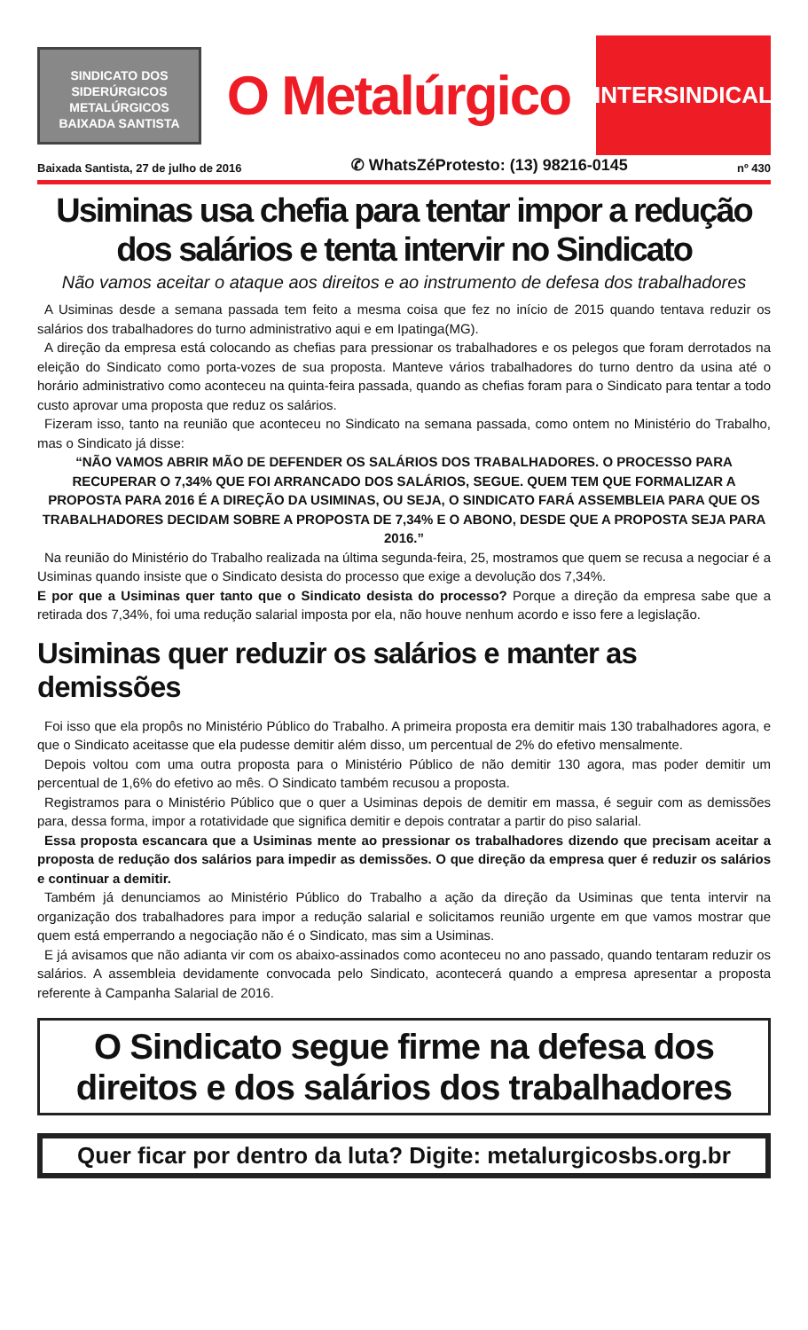SINDICATO DOS
SIDERÚRGICOS
METALÚRGICOS
BAIXADA SANTISTA
O Metalúrgico
INTERSINDICAL
Baixada Santista, 27 de julho de 2016 ✆ WhatsZéProtesto: (13) 98216-0145 nº 430
Usiminas usa chefia para tentar impor a redução dos salários e tenta intervir no Sindicato
Não vamos aceitar o ataque aos direitos e ao instrumento de defesa dos trabalhadores
A Usiminas desde a semana passada tem feito a mesma coisa que fez no início de 2015 quando tentava reduzir os salários dos trabalhadores do turno administrativo aqui e em Ipatinga(MG).
A direção da empresa está colocando as chefias para pressionar os trabalhadores e os pelegos que foram derrotados na eleição do Sindicato como porta-vozes de sua proposta. Manteve vários trabalhadores do turno dentro da usina até o horário administrativo como aconteceu na quinta-feira passada, quando as chefias foram para o Sindicato para tentar a todo custo aprovar uma proposta que reduz os salários.
Fizeram isso, tanto na reunião que aconteceu no Sindicato na semana passada, como ontem no Ministério do Trabalho, mas o Sindicato já disse:
“NÃO VAMOS ABRIR MÃO DE DEFENDER OS SALÁRIOS DOS TRABALHADORES. O PROCESSO PARA RECUPERAR O 7,34% QUE FOI ARRANCADO DOS SALÁRIOS, SEGUE. QUEM TEM QUE FORMALIZAR A PROPOSTA PARA 2016 É A DIREÇÃO DA USIMINAS, OU SEJA, O SINDICATO FARÁ ASSEMBLEIA PARA QUE OS TRABALHADORES DECIDAM SOBRE A PROPOSTA DE 7,34% E O ABONO, DESDE QUE A PROPOSTA SEJA PARA 2016.”
Na reunião do Ministério do Trabalho realizada na última segunda-feira, 25, mostramos que quem se recusa a negociar é a Usiminas quando insiste que o Sindicato desista do processo que exige a devolução dos 7,34%.
E por que a Usiminas quer tanto que o Sindicato desista do processo? Porque a direção da empresa sabe que a retirada dos 7,34%, foi uma redução salarial imposta por ela, não houve nenhum acordo e isso fere a legislação.
Usiminas quer reduzir os salários e manter as demissões
Foi isso que ela propôs no Ministério Público do Trabalho. A primeira proposta era demitir mais 130 trabalhadores agora, e que o Sindicato aceitasse que ela pudesse demitir além disso, um percentual de 2% do efetivo mensalmente.
Depois voltou com uma outra proposta para o Ministério Público de não demitir 130 agora, mas poder demitir um percentual de 1,6% do efetivo ao mês. O Sindicato também recusou a proposta.
Registramos para o Ministério Público que o quer a Usiminas depois de demitir em massa, é seguir com as demissões para, dessa forma, impor a rotatividade que significa demitir e depois contratar a partir do piso salarial.
Essa proposta escancara que a Usiminas mente ao pressionar os trabalhadores dizendo que precisam aceitar a proposta de redução dos salários para impedir as demissões. O que direção da empresa quer é reduzir os salários e continuar a demitir.
Também já denunciamos ao Ministério Público do Trabalho a ação da direção da Usiminas que tenta intervir na organização dos trabalhadores para impor a redução salarial e solicitamos reunião urgente em que vamos mostrar que quem está emperrando a negociação não é o Sindicato, mas sim a Usiminas.
E já avisamos que não adianta vir com os abaixo-assinados como aconteceu no ano passado, quando tentaram reduzir os salários. A assembleia devidamente convocada pelo Sindicato, acontecerá quando a empresa apresentar a proposta referente à Campanha Salarial de 2016.
O Sindicato segue firme na defesa dos direitos e dos salários dos trabalhadores
Quer ficar por dentro da luta? Digite: metalurgicosbs.org.br